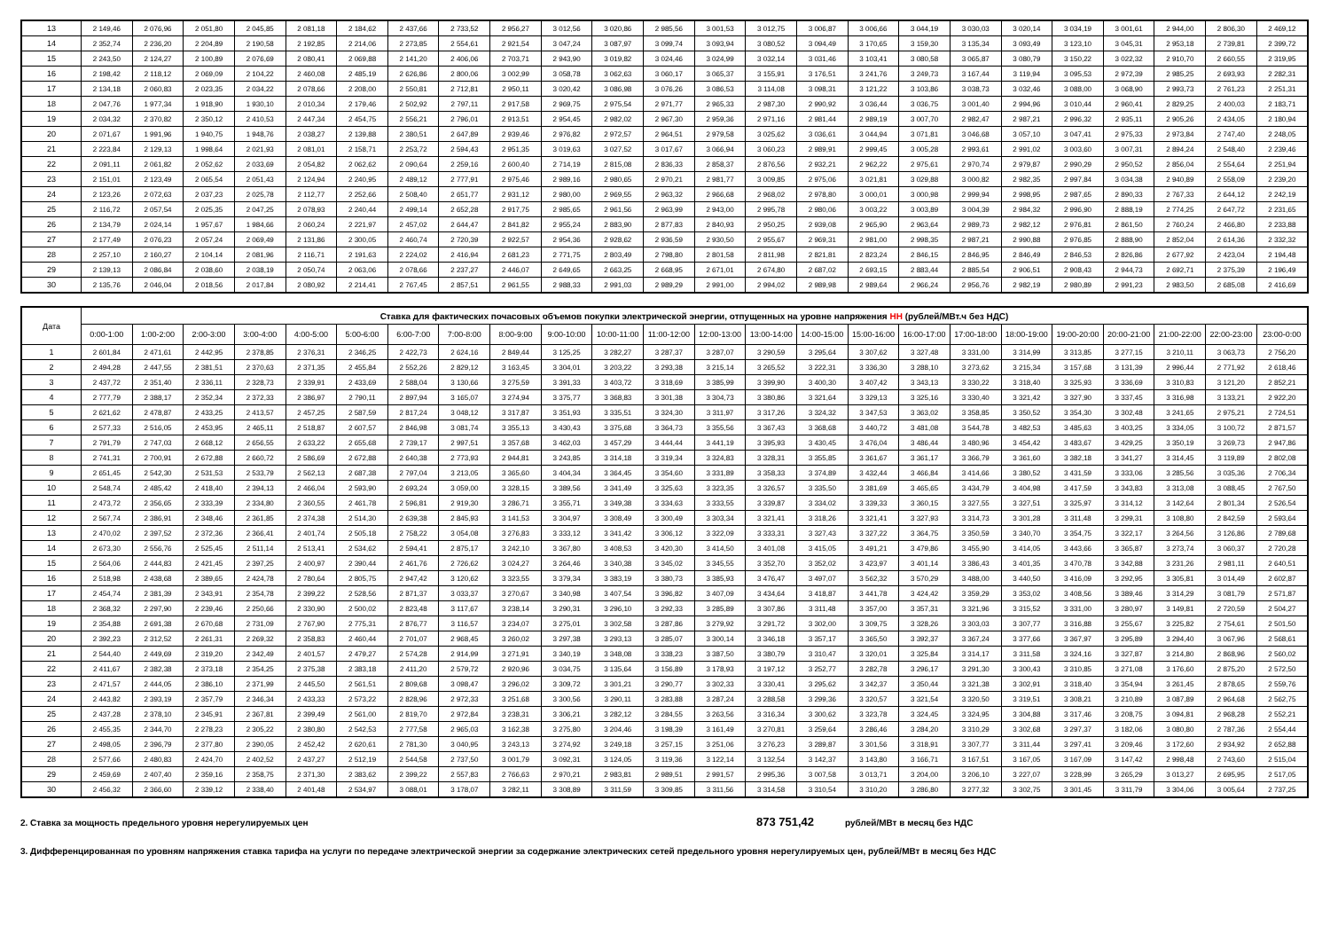| 13 | 2 149,46 | 2 076,96 | 2 051,80 | 2 045,85 | 2 081,18 | 2 184,62 | 2 437,66 | 2 733,52 | 2 956,27 | 3 012,56 | 3 020,86 | 2 985,56 | 3 001,53 | 3 012,75 | 3 006,87 | 3 006,66 | 3 044,19 | 3 030,03 | 3 020,14 | 3 034,19 | 3 001,61 | 2 944,00 | 2 806,30 | 2 469,12 |
| 14 | 2 352,74 | 2 236,20 | 2 204,89 | 2 190,58 | 2 192,85 | 2 214,06 | 2 273,85 | 2 554,61 | 2 921,54 | 3 047,24 | 3 087,97 | 3 099,74 | 3 093,94 | 3 080,52 | 3 094,49 | 3 170,65 | 3 159,30 | 3 135,34 | 3 093,49 | 3 123,10 | 3 045,31 | 2 953,18 | 2 739,81 | 2 399,72 |
| 15 | 2 243,50 | 2 124,27 | 2 100,89 | 2 076,69 | 2 080,41 | 2 069,88 | 2 141,20 | 2 406,06 | 2 703,71 | 2 943,90 | 3 019,82 | 3 024,46 | 3 024,99 | 3 032,14 | 3 031,46 | 3 103,41 | 3 080,58 | 3 065,87 | 3 080,79 | 3 150,22 | 3 022,32 | 2 910,70 | 2 660,55 | 2 319,95 |
| 16 | 2 198,42 | 2 118,12 | 2 069,09 | 2 104,22 | 2 460,08 | 2 485,19 | 2 626,86 | 2 800,06 | 3 002,99 | 3 058,78 | 3 062,63 | 3 060,17 | 3 065,37 | 3 155,91 | 3 176,51 | 3 241,76 | 3 249,73 | 3 167,44 | 3 119,94 | 3 095,53 | 2 972,39 | 2 985,25 | 2 693,93 | 2 282,31 |
| 17 | 2 134,18 | 2 060,83 | 2 023,35 | 2 034,22 | 2 078,66 | 2 208,00 | 2 550,81 | 2 712,81 | 2 950,11 | 3 020,42 | 3 086,98 | 3 076,26 | 3 086,53 | 3 114,08 | 3 098,31 | 3 121,22 | 3 103,86 | 3 038,73 | 3 032,46 | 3 088,00 | 3 068,90 | 2 993,73 | 2 761,23 | 2 251,31 |
| 18 | 2 047,76 | 1 977,34 | 1 918,90 | 1 930,10 | 2 010,34 | 2 179,46 | 2 502,92 | 2 797,11 | 2 917,58 | 2 969,75 | 2 975,54 | 2 971,77 | 2 965,33 | 2 987,30 | 2 990,92 | 3 036,44 | 3 036,75 | 3 001,40 | 2 994,96 | 3 010,44 | 2 960,41 | 2 829,25 | 2 400,03 | 2 183,71 |
| 19 | 2 034,32 | 2 370,82 | 2 350,12 | 2 410,53 | 2 447,34 | 2 454,75 | 2 556,21 | 2 796,01 | 2 913,51 | 2 954,45 | 2 982,02 | 2 967,30 | 2 959,36 | 2 971,16 | 2 981,44 | 2 989,19 | 3 007,70 | 2 982,47 | 2 987,21 | 2 996,32 | 2 935,11 | 2 905,26 | 2 434,05 | 2 180,94 |
| 20 | 2 071,67 | 1 991,96 | 1 940,75 | 1 948,76 | 2 038,27 | 2 139,88 | 2 380,51 | 2 647,89 | 2 939,46 | 2 976,82 | 2 972,57 | 2 964,51 | 2 979,58 | 3 025,62 | 3 036,61 | 3 044,94 | 3 071,81 | 3 046,68 | 3 057,10 | 3 047,41 | 2 975,33 | 2 973,84 | 2 747,40 | 2 248,05 |
| 21 | 2 223,84 | 2 129,13 | 1 998,64 | 2 021,93 | 2 081,01 | 2 158,71 | 2 253,72 | 2 594,43 | 2 951,35 | 3 019,63 | 3 027,52 | 3 017,67 | 3 066,94 | 3 060,23 | 2 989,91 | 2 999,45 | 3 005,28 | 2 993,61 | 2 991,02 | 3 003,60 | 3 007,31 | 2 894,24 | 2 548,40 | 2 239,46 |
| 22 | 2 091,11 | 2 061,82 | 2 052,62 | 2 033,69 | 2 054,82 | 2 062,62 | 2 090,64 | 2 259,16 | 2 600,40 | 2 714,19 | 2 815,08 | 2 836,33 | 2 858,37 | 2 876,56 | 2 932,21 | 2 962,22 | 2 975,61 | 2 970,74 | 2 979,87 | 2 990,29 | 2 950,52 | 2 856,04 | 2 554,64 | 2 251,94 |
| 23 | 2 151,01 | 2 123,49 | 2 065,54 | 2 051,43 | 2 124,94 | 2 240,95 | 2 489,12 | 2 777,91 | 2 975,46 | 2 989,16 | 2 980,65 | 2 970,21 | 2 981,77 | 3 009,85 | 2 975,06 | 3 021,81 | 3 029,88 | 3 000,82 | 2 982,35 | 2 997,84 | 3 034,38 | 2 940,89 | 2 558,09 | 2 239,20 |
| 24 | 2 123,26 | 2 072,63 | 2 037,23 | 2 025,78 | 2 112,77 | 2 252,66 | 2 508,40 | 2 651,77 | 2 931,12 | 2 980,00 | 2 969,55 | 2 963,32 | 2 966,68 | 2 968,02 | 2 978,80 | 3 000,01 | 3 000,98 | 2 999,94 | 2 998,95 | 2 987,65 | 2 890,33 | 2 767,33 | 2 644,12 | 2 242,19 |
| 25 | 2 116,72 | 2 057,54 | 2 025,35 | 2 047,25 | 2 078,93 | 2 240,44 | 2 499,14 | 2 652,28 | 2 917,75 | 2 985,65 | 2 961,56 | 2 963,99 | 2 943,00 | 2 995,78 | 2 980,06 | 3 003,22 | 3 003,89 | 3 004,39 | 2 984,32 | 2 996,90 | 2 888,19 | 2 774,25 | 2 647,72 | 2 231,65 |
| 26 | 2 134,79 | 2 024,14 | 1 957,67 | 1 984,66 | 2 060,24 | 2 221,97 | 2 457,02 | 2 644,47 | 2 841,82 | 2 955,24 | 2 883,90 | 2 877,83 | 2 840,93 | 2 950,25 | 2 939,08 | 2 965,90 | 2 963,64 | 2 989,73 | 2 982,12 | 2 976,81 | 2 861,50 | 2 760,24 | 2 466,80 | 2 233,88 |
| 27 | 2 177,49 | 2 076,23 | 2 057,24 | 2 069,49 | 2 131,86 | 2 300,05 | 2 460,74 | 2 720,39 | 2 922,57 | 2 954,36 | 2 928,62 | 2 936,59 | 2 930,50 | 2 955,67 | 2 969,31 | 2 981,00 | 2 998,35 | 2 987,21 | 2 990,88 | 2 976,85 | 2 888,90 | 2 852,04 | 2 614,36 | 2 332,32 |
| 28 | 2 257,10 | 2 160,27 | 2 104,14 | 2 081,96 | 2 116,71 | 2 191,63 | 2 224,02 | 2 416,94 | 2 681,23 | 2 771,75 | 2 803,49 | 2 798,80 | 2 801,58 | 2 811,98 | 2 821,81 | 2 823,24 | 2 846,15 | 2 846,95 | 2 846,49 | 2 846,53 | 2 826,86 | 2 677,92 | 2 423,04 | 2 194,48 |
| 29 | 2 139,13 | 2 086,84 | 2 038,60 | 2 038,19 | 2 050,74 | 2 063,06 | 2 078,66 | 2 237,27 | 2 446,07 | 2 649,65 | 2 663,25 | 2 668,95 | 2 671,01 | 2 674,80 | 2 687,02 | 2 693,15 | 2 883,44 | 2 885,54 | 2 906,51 | 2 908,43 | 2 944,73 | 2 692,71 | 2 375,39 | 2 196,49 |
| 30 | 2 135,76 | 2 046,04 | 2 018,56 | 2 017,84 | 2 080,92 | 2 214,41 | 2 767,45 | 2 857,51 | 2 961,55 | 2 988,33 | 2 991,03 | 2 989,29 | 2 991,00 | 2 994,02 | 2 989,98 | 2 989,64 | 2 966,24 | 2 956,76 | 2 982,19 | 2 980,89 | 2 991,23 | 2 983,50 | 2 685,08 | 2 416,69 |
| Дата | Ставка для фактических почасовых объемов покупки электрической энергии, отпущенных на уровне напряжения НН (рублей/МВт.ч без НДС) | | | | | | | | | | | | | | | | | | | | | | | |
| --- | --- | --- | --- | --- | --- | --- | --- | --- | --- | --- | --- | --- | --- | --- | --- | --- | --- | --- | --- | --- | --- | --- | --- | --- |
| | 0:00-1:00 | 1:00-2:00 | 2:00-3:00 | 3:00-4:00 | 4:00-5:00 | 5:00-6:00 | 6:00-7:00 | 7:00-8:00 | 8:00-9:00 | 9:00-10:00 | 10:00-11:00 | 11:00-12:00 | 12:00-13:00 | 13:00-14:00 | 14:00-15:00 | 15:00-16:00 | 16:00-17:00 | 17:00-18:00 | 18:00-19:00 | 19:00-20:00 | 20:00-21:00 | 21:00-22:00 | 22:00-23:00 | 23:00-0:00 |
| 1 | 2 601,84 | 2 471,61 | 2 442,95 | 2 378,85 | 2 376,31 | 2 346,25 | 2 422,73 | 2 624,16 | 2 849,44 | 3 125,25 | 3 282,27 | 3 287,37 | 3 287,07 | 3 290,59 | 3 295,64 | 3 307,62 | 3 327,48 | 3 331,00 | 3 314,99 | 3 313,85 | 3 277,15 | 3 210,11 | 3 063,73 | 2 756,20 |
| 2 | 2 494,28 | 2 447,55 | 2 381,51 | 2 370,63 | 2 371,35 | 2 455,84 | 2 552,26 | 2 829,12 | 3 163,45 | 3 304,01 | 3 203,22 | 3 293,38 | 3 215,14 | 3 265,52 | 3 222,31 | 3 336,30 | 3 288,10 | 3 273,62 | 3 215,34 | 3 157,68 | 3 131,39 | 2 996,44 | 2 771,92 | 2 618,46 |
| 3 | 2 437,72 | 2 351,40 | 2 336,11 | 2 328,73 | 2 339,91 | 2 433,69 | 2 588,04 | 3 130,66 | 3 275,59 | 3 391,33 | 3 403,72 | 3 318,69 | 3 385,99 | 3 399,90 | 3 400,30 | 3 407,42 | 3 343,13 | 3 330,22 | 3 318,40 | 3 325,93 | 3 336,69 | 3 310,83 | 3 121,20 | 2 852,21 |
| 4 | 2 777,79 | 2 388,17 | 2 352,34 | 2 372,33 | 2 386,97 | 2 790,11 | 2 897,94 | 3 165,07 | 3 274,94 | 3 375,77 | 3 368,83 | 3 301,38 | 3 304,73 | 3 380,86 | 3 321,64 | 3 329,13 | 3 325,16 | 3 330,40 | 3 321,42 | 3 327,90 | 3 337,45 | 3 316,98 | 3 133,21 | 2 922,20 |
| 5 | 2 621,62 | 2 478,87 | 2 433,25 | 2 413,57 | 2 457,25 | 2 587,59 | 2 817,24 | 3 048,12 | 3 317,87 | 3 351,93 | 3 335,51 | 3 324,30 | 3 311,97 | 3 317,26 | 3 324,32 | 3 347,53 | 3 363,02 | 3 358,85 | 3 350,52 | 3 354,30 | 3 302,48 | 3 241,65 | 2 975,21 | 2 724,51 |
| 6 | 2 577,33 | 2 516,05 | 2 453,95 | 2 465,11 | 2 518,87 | 2 607,57 | 2 846,98 | 3 081,74 | 3 355,13 | 3 430,43 | 3 375,68 | 3 364,73 | 3 355,56 | 3 367,43 | 3 368,68 | 3 440,72 | 3 481,08 | 3 544,78 | 3 482,53 | 3 485,63 | 3 403,25 | 3 334,05 | 3 100,72 | 2 871,57 |
| 7 | 2 791,79 | 2 747,03 | 2 668,12 | 2 656,55 | 2 633,22 | 2 655,68 | 2 739,17 | 2 997,51 | 3 357,68 | 3 462,03 | 3 457,29 | 3 444,44 | 3 441,19 | 3 395,93 | 3 430,45 | 3 476,04 | 3 486,44 | 3 480,96 | 3 454,42 | 3 483,67 | 3 429,25 | 3 350,19 | 3 269,73 | 2 947,86 |
| 8 | 2 741,31 | 2 700,91 | 2 672,88 | 2 660,72 | 2 586,69 | 2 672,88 | 2 640,38 | 2 773,93 | 2 944,81 | 3 243,85 | 3 314,18 | 3 319,34 | 3 324,83 | 3 328,31 | 3 355,85 | 3 361,67 | 3 361,17 | 3 366,79 | 3 361,60 | 3 382,18 | 3 341,27 | 3 314,45 | 3 119,89 | 2 802,08 |
| 9 | 2 651,45 | 2 542,30 | 2 531,53 | 2 533,79 | 2 562,13 | 2 687,38 | 2 797,04 | 3 213,05 | 3 365,60 | 3 404,34 | 3 364,45 | 3 354,60 | 3 331,89 | 3 358,33 | 3 374,89 | 3 432,44 | 3 466,84 | 3 414,66 | 3 380,52 | 3 431,59 | 3 333,06 | 3 285,56 | 3 035,36 | 2 706,34 |
| 10 | 2 548,74 | 2 485,42 | 2 418,40 | 2 394,13 | 2 466,04 | 2 593,90 | 2 693,24 | 3 059,00 | 3 328,15 | 3 389,56 | 3 341,49 | 3 325,63 | 3 323,35 | 3 326,57 | 3 335,50 | 3 381,69 | 3 465,65 | 3 434,79 | 3 404,98 | 3 417,59 | 3 343,83 | 3 313,08 | 3 088,45 | 2 767,50 |
| 11 | 2 473,72 | 2 356,65 | 2 333,39 | 2 334,80 | 2 360,55 | 2 461,78 | 2 596,81 | 2 919,30 | 3 286,71 | 3 355,71 | 3 349,38 | 3 334,63 | 3 333,55 | 3 339,87 | 3 334,02 | 3 339,33 | 3 360,15 | 3 327,55 | 3 327,51 | 3 325,97 | 3 314,12 | 3 142,64 | 2 801,34 | 2 526,54 |
| 12 | 2 567,74 | 2 386,91 | 2 348,46 | 2 361,85 | 2 374,38 | 2 514,30 | 2 639,38 | 2 845,93 | 3 141,53 | 3 304,97 | 3 308,49 | 3 300,49 | 3 303,34 | 3 321,41 | 3 318,26 | 3 321,41 | 3 327,93 | 3 314,73 | 3 301,28 | 3 311,48 | 3 299,31 | 3 108,80 | 2 842,59 | 2 593,64 |
| 13 | 2 470,02 | 2 397,52 | 2 372,36 | 2 366,41 | 2 401,74 | 2 505,18 | 2 758,22 | 3 054,08 | 3 276,83 | 3 333,12 | 3 341,42 | 3 306,12 | 3 322,09 | 3 333,31 | 3 327,43 | 3 327,22 | 3 364,75 | 3 350,59 | 3 340,70 | 3 354,75 | 3 322,17 | 3 264,56 | 3 126,86 | 2 789,68 |
| 14 | 2 673,30 | 2 556,76 | 2 525,45 | 2 511,14 | 2 513,41 | 2 534,62 | 2 594,41 | 2 875,17 | 3 242,10 | 3 367,80 | 3 408,53 | 3 420,30 | 3 414,50 | 3 401,08 | 3 415,05 | 3 491,21 | 3 479,86 | 3 455,90 | 3 414,05 | 3 443,66 | 3 365,87 | 3 273,74 | 3 060,37 | 2 720,28 |
| 15 | 2 564,06 | 2 444,83 | 2 421,45 | 2 397,25 | 2 400,97 | 2 390,44 | 2 461,76 | 2 726,62 | 3 024,27 | 3 264,46 | 3 340,38 | 3 345,02 | 3 345,55 | 3 352,70 | 3 352,02 | 3 423,97 | 3 401,14 | 3 386,43 | 3 401,35 | 3 470,78 | 3 342,88 | 3 231,26 | 2 981,11 | 2 640,51 |
| 16 | 2 518,98 | 2 438,68 | 2 389,65 | 2 424,78 | 2 780,64 | 2 805,75 | 2 947,42 | 3 120,62 | 3 323,55 | 3 379,34 | 3 383,19 | 3 380,73 | 3 385,93 | 3 476,47 | 3 497,07 | 3 562,32 | 3 570,29 | 3 488,00 | 3 440,50 | 3 416,09 | 3 292,95 | 3 305,81 | 3 014,49 | 2 602,87 |
| 17 | 2 454,74 | 2 381,39 | 2 343,91 | 2 354,78 | 2 399,22 | 2 528,56 | 2 871,37 | 3 033,37 | 3 270,67 | 3 340,98 | 3 407,54 | 3 396,82 | 3 407,09 | 3 434,64 | 3 418,87 | 3 441,78 | 3 424,42 | 3 359,29 | 3 353,02 | 3 408,56 | 3 389,46 | 3 314,29 | 3 081,79 | 2 571,87 |
| 18 | 2 368,32 | 2 297,90 | 2 239,46 | 2 250,66 | 2 330,90 | 2 500,02 | 2 823,48 | 3 117,67 | 3 238,14 | 3 290,31 | 3 296,10 | 3 292,33 | 3 285,89 | 3 307,86 | 3 311,48 | 3 357,00 | 3 357,31 | 3 321,96 | 3 315,52 | 3 331,00 | 3 280,97 | 3 149,81 | 2 720,59 | 2 504,27 |
| 19 | 2 354,88 | 2 691,38 | 2 670,68 | 2 731,09 | 2 767,90 | 2 775,31 | 2 876,77 | 3 116,57 | 3 234,07 | 3 275,01 | 3 302,58 | 3 287,86 | 3 279,92 | 3 291,72 | 3 302,00 | 3 309,75 | 3 328,26 | 3 303,03 | 3 307,77 | 3 316,88 | 3 255,67 | 3 225,82 | 2 754,61 | 2 501,50 |
| 20 | 2 392,23 | 2 312,52 | 2 261,31 | 2 269,32 | 2 358,83 | 2 460,44 | 2 701,07 | 2 968,45 | 3 260,02 | 3 297,38 | 3 293,13 | 3 285,07 | 3 300,14 | 3 346,18 | 3 357,17 | 3 365,50 | 3 392,37 | 3 367,24 | 3 377,66 | 3 367,97 | 3 295,89 | 3 294,40 | 3 067,96 | 2 568,61 |
| 21 | 2 544,40 | 2 449,69 | 2 319,20 | 2 342,49 | 2 401,57 | 2 479,27 | 2 574,28 | 2 914,99 | 3 271,91 | 3 340,19 | 3 348,08 | 3 338,23 | 3 387,50 | 3 380,79 | 3 310,47 | 3 320,01 | 3 325,84 | 3 314,17 | 3 311,58 | 3 324,16 | 3 327,87 | 3 214,80 | 2 868,96 | 2 560,02 |
| 22 | 2 411,67 | 2 382,38 | 2 373,18 | 2 354,25 | 2 375,38 | 2 383,18 | 2 411,20 | 2 579,72 | 2 920,96 | 3 034,75 | 3 135,64 | 3 156,89 | 3 178,93 | 3 197,12 | 3 252,77 | 3 282,78 | 3 296,17 | 3 291,30 | 3 300,43 | 3 310,85 | 3 271,08 | 3 176,60 | 2 875,20 | 2 572,50 |
| 23 | 2 471,57 | 2 444,05 | 2 386,10 | 2 371,99 | 2 445,50 | 2 561,51 | 2 809,68 | 3 098,47 | 3 296,02 | 3 309,72 | 3 301,21 | 3 290,77 | 3 302,33 | 3 330,41 | 3 295,62 | 3 342,37 | 3 350,44 | 3 321,38 | 3 302,91 | 3 318,40 | 3 354,94 | 3 261,45 | 2 878,65 | 2 559,76 |
| 24 | 2 443,82 | 2 393,19 | 2 357,79 | 2 346,34 | 2 433,33 | 2 573,22 | 2 828,96 | 2 972,33 | 3 251,68 | 3 300,56 | 3 290,11 | 3 283,88 | 3 287,24 | 3 288,58 | 3 299,36 | 3 320,57 | 3 321,54 | 3 320,50 | 3 319,51 | 3 308,21 | 3 210,89 | 3 087,89 | 2 964,68 | 2 562,75 |
| 25 | 2 437,28 | 2 378,10 | 2 345,91 | 2 367,81 | 2 399,49 | 2 561,00 | 2 819,70 | 2 972,84 | 3 238,31 | 3 306,21 | 3 282,12 | 3 284,55 | 3 263,56 | 3 316,34 | 3 300,62 | 3 323,78 | 3 324,45 | 3 324,95 | 3 304,88 | 3 317,46 | 3 208,75 | 3 094,81 | 2 968,28 | 2 552,21 |
| 26 | 2 455,35 | 2 344,70 | 2 278,23 | 2 305,22 | 2 380,80 | 2 542,53 | 2 777,58 | 2 965,03 | 3 162,38 | 3 275,80 | 3 204,46 | 3 198,39 | 3 161,49 | 3 270,81 | 3 259,64 | 3 286,46 | 3 284,20 | 3 310,29 | 3 302,68 | 3 297,37 | 3 182,06 | 3 080,80 | 2 787,36 | 2 554,44 |
| 27 | 2 498,05 | 2 396,79 | 2 377,80 | 2 390,05 | 2 452,42 | 2 620,61 | 2 781,30 | 3 040,95 | 3 243,13 | 3 274,92 | 3 249,18 | 3 257,15 | 3 251,06 | 3 276,23 | 3 289,87 | 3 301,56 | 3 318,91 | 3 307,77 | 3 311,44 | 3 297,41 | 3 209,46 | 3 172,60 | 2 934,92 | 2 652,88 |
| 28 | 2 577,66 | 2 480,83 | 2 424,70 | 2 402,52 | 2 437,27 | 2 512,19 | 2 544,58 | 2 737,50 | 3 001,79 | 3 092,31 | 3 124,05 | 3 119,36 | 3 122,14 | 3 132,54 | 3 142,37 | 3 143,80 | 3 166,71 | 3 167,51 | 3 167,05 | 3 167,09 | 3 147,42 | 2 998,48 | 2 743,60 | 2 515,04 |
| 29 | 2 459,69 | 2 407,40 | 2 359,16 | 2 358,75 | 2 371,30 | 2 383,62 | 2 399,22 | 2 557,83 | 2 766,63 | 2 970,21 | 2 983,81 | 2 989,51 | 2 991,57 | 2 995,36 | 3 007,58 | 3 013,71 | 3 204,00 | 3 206,10 | 3 227,07 | 3 228,99 | 3 265,29 | 3 013,27 | 2 695,95 | 2 517,05 |
| 30 | 2 456,32 | 2 366,60 | 2 339,12 | 2 338,40 | 2 401,48 | 2 534,97 | 3 088,01 | 3 178,07 | 3 282,11 | 3 308,89 | 3 311,59 | 3 309,85 | 3 311,56 | 3 314,58 | 3 310,54 | 3 310,20 | 3 286,80 | 3 277,32 | 3 302,75 | 3 301,45 | 3 311,79 | 3 304,06 | 3 005,64 | 2 737,25 |
2. Ставка за мощность предельного уровня нерегулируемых цен 873 751,42 рублей/МВт в месяц без НДС
3. Дифференцированная по уровням напряжения ставка тарифа на услуги по передаче электрической энергии за содержание электрических сетей предельного уровня нерегулируемых цен, рублей/МВт в месяц без НДС